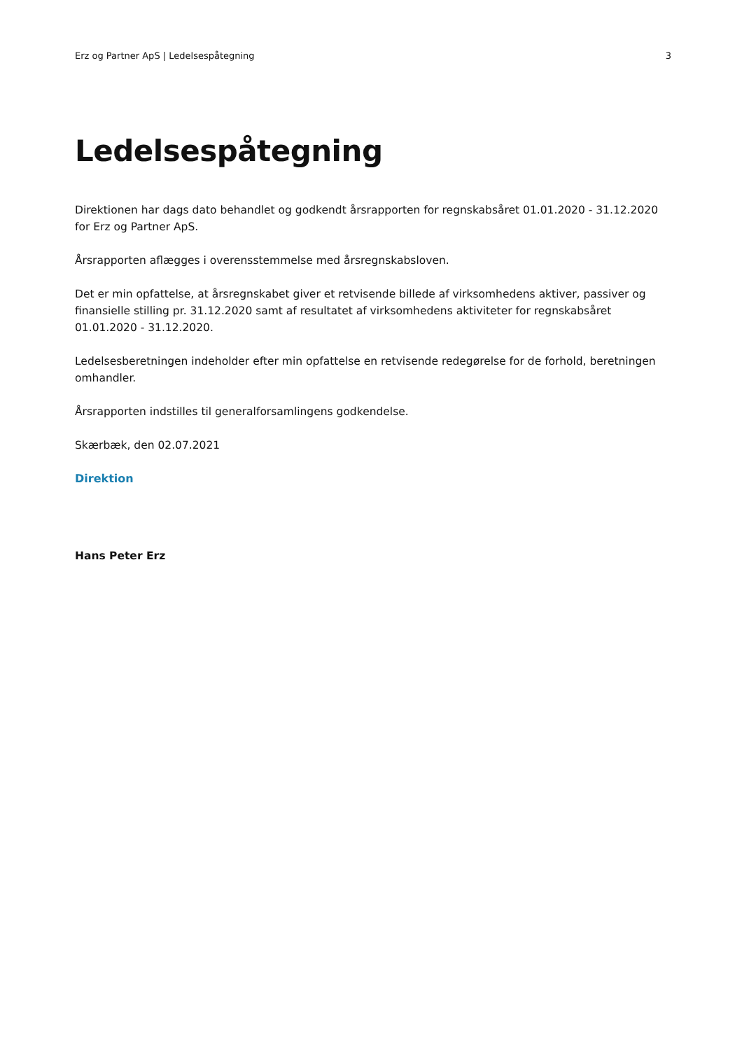Erz og Partner ApS | Ledelsespåtegning 3
Ledelsespåtegning
Direktionen har dags dato behandlet og godkendt årsrapporten for regnskabsåret 01.01.2020 - 31.12.2020 for Erz og Partner ApS.
Årsrapporten aflægges i overensstemmelse med årsregnskabsloven.
Det er min opfattelse, at årsregnskabet giver et retvisende billede af virksomhedens aktiver, passiver og finansielle stilling pr. 31.12.2020 samt af resultatet af virksomhedens aktiviteter for regnskabsåret 01.01.2020 - 31.12.2020.
Ledelsesberetningen indeholder efter min opfattelse en retvisende redegørelse for de forhold, beretningen omhandler.
Årsrapporten indstilles til generalforsamlingens godkendelse.
Skærbæk, den 02.07.2021
Direktion
Hans Peter Erz